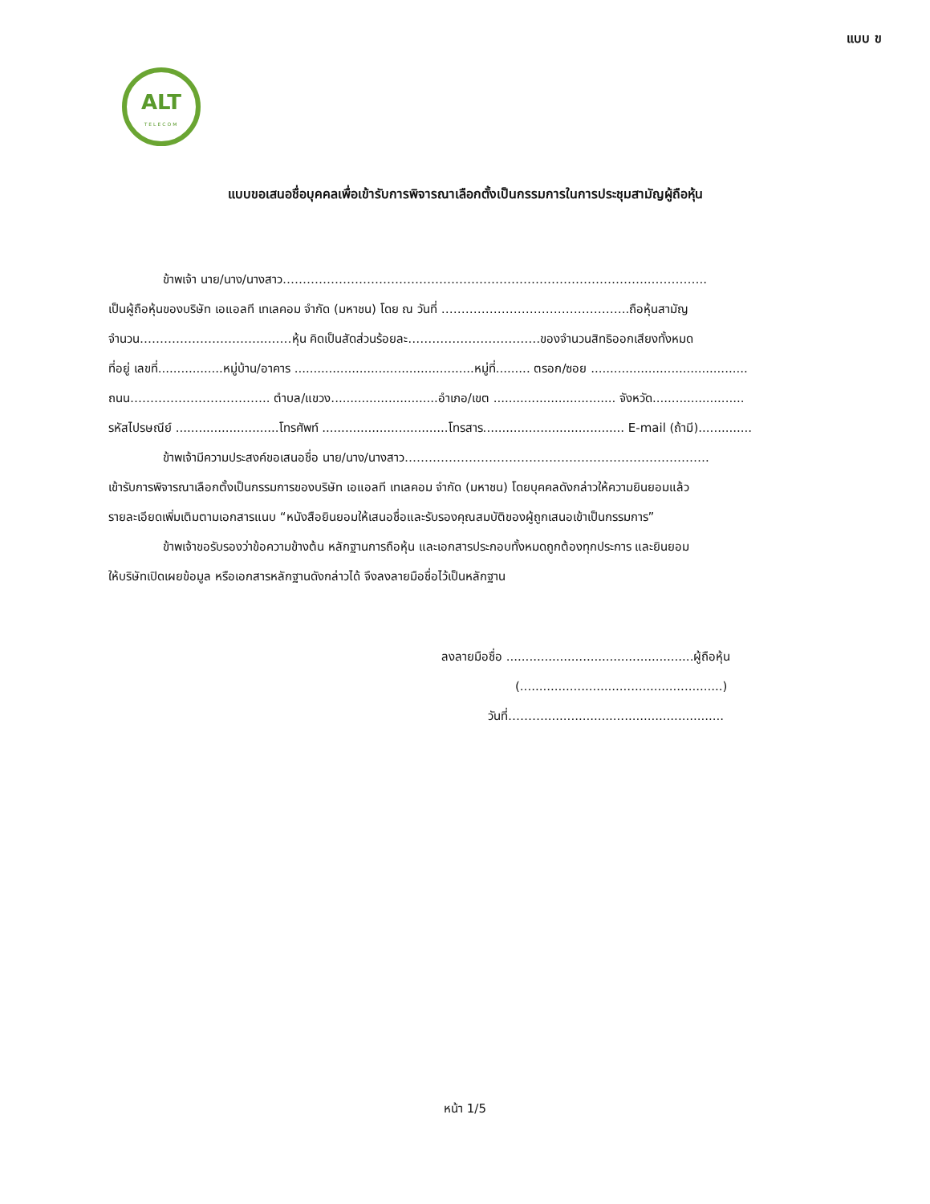แบบ ข
ALT
TELECOM
แบบขอเสนอชื่อบุคคลเพื่อเข้ารับการพิจารณาเลือกตั้งเป็นกรรมการในการประชุมสามัญผู้ถือหุ้น
ข้าพเจ้า นาย/นาง/นางสาว………………………………………………………………………………..…………..
เป็นผู้ถือหุ้นของบริษัท เอแอลที เทเลคอม จำกัด (มหาชน) โดย ณ วันที่ ………………………………………..ถือหุ้นสามัญ
จำนวน…………………………..……หุ้น คิดเป็นสัดส่วนร้อยละ……………………………ของจำนวนสิทธิออกเสียงทั้งหมด
ที่อยู่ เลขที่.................หมู่บ้าน/อาคาร ...............................................หมู่ที่......... ตรอก/ซอย .........................................
ถนน…………………………….. ตำบล/แขวง............................อำเภอ/เขต ................................ จังหวัด........................
รหัสไปรษณีย์ ...........................โทรศัพท์ .................................โทรสาร..................................... E-mail (ถ้ามี)..............
ข้าพเจ้ามีความประสงค์ขอเสนอชื่อ นาย/นาง/นางสาว………………………………………………………………….
เข้ารับการพิจารณาเลือกตั้งเป็นกรรมการของบริษัท เอแอลที เทเลคอม จำกัด (มหาชน) โดยบุคคลดังกล่าวให้ความยินยอมแล้ว
รายละเอียดเพิ่มเติมตามเอกสารแนบ “หนังสือยินยอมให้เสนอชื่อและรับรองคุณสมบัติของผู้ถูกเสนอเข้าเป็นกรรมการ”
ข้าพเจ้าขอรับรองว่าข้อความข้างต้น หลักฐานการถือหุ้น และเอกสารประกอบทั้งหมดถูกต้องทุกประการ และยินยอม
ให้บริษัทเปิดเผยข้อมูล หรือเอกสารหลักฐานดังกล่าวได้ จึงลงลายมือชื่อไว้เป็นหลักฐาน
ลงลายมือชื่อ .................................................ผู้ถือหุ้น
(.....................................................)
วันที่………...............................................
หน้า 1/5